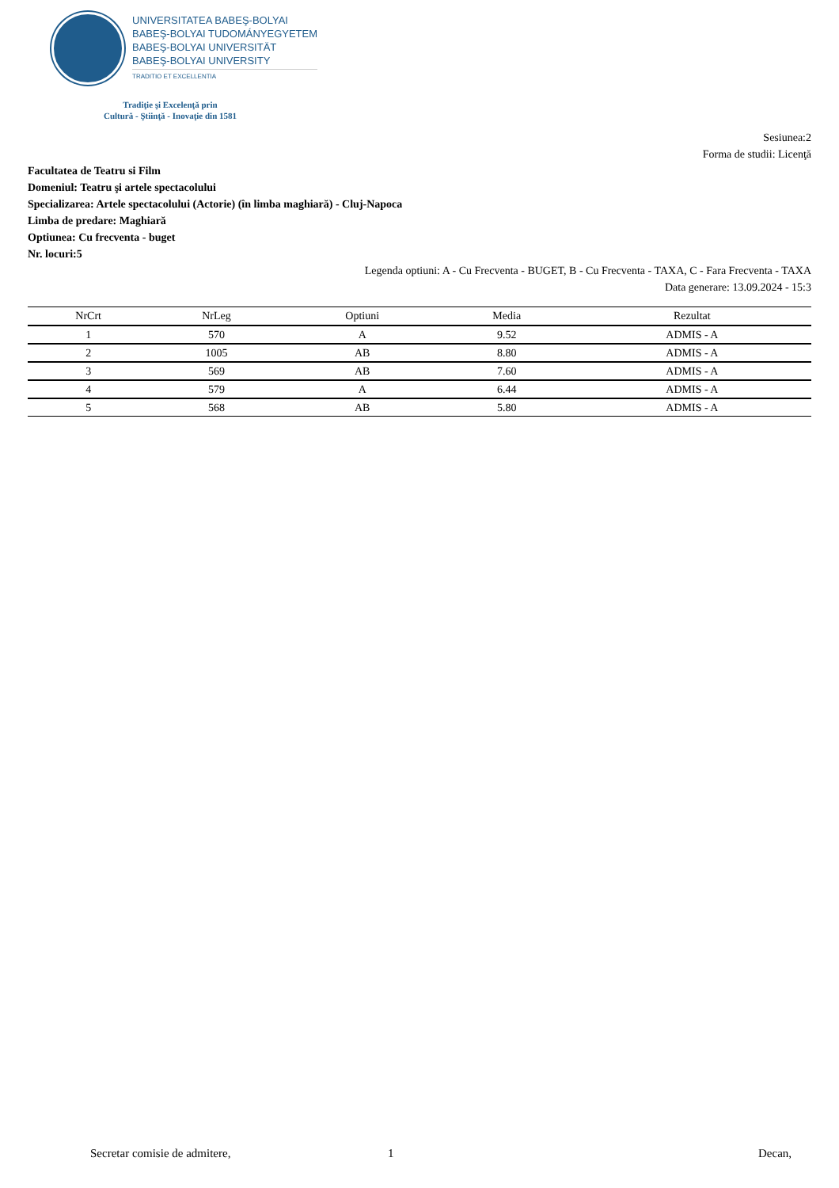UNIVERSITATEA BABEŞ-BOLYAI
BABEŞ-BOLYAI TUDOMÁNYEGYETEM
BABEŞ-BOLYAI UNIVERSITÄT
BABEŞ-BOLYAI UNIVERSITY
TRADITIO ET EXCELLENTIA
Tradiţie şi Excelenţă prin
Cultură - Ştiinţă - Inovaţie din 1581
Sesiunea:2
Forma de studii: Licenţă
Facultatea de Teatru si Film
Domeniul: Teatru şi artele spectacolului
Specializarea: Artele spectacolului (Actorie) (în limba maghiară) - Cluj-Napoca
Limba de predare: Maghiară
Optiunea: Cu frecventa - buget
Nr. locuri:5
Legenda optiuni: A - Cu Frecventa - BUGET, B - Cu Frecventa - TAXA, C - Fara Frecventa - TAXA
Data generare: 13.09.2024 - 15:3
| NrCrt | NrLeg | Optiuni | Media | Rezultat |
| --- | --- | --- | --- | --- |
| 1 | 570 | A | 9.52 | ADMIS - A |
| 2 | 1005 | AB | 8.80 | ADMIS - A |
| 3 | 569 | AB | 7.60 | ADMIS - A |
| 4 | 579 | A | 6.44 | ADMIS - A |
| 5 | 568 | AB | 5.80 | ADMIS - A |
Secretar comisie de admitere, 1 Decan,